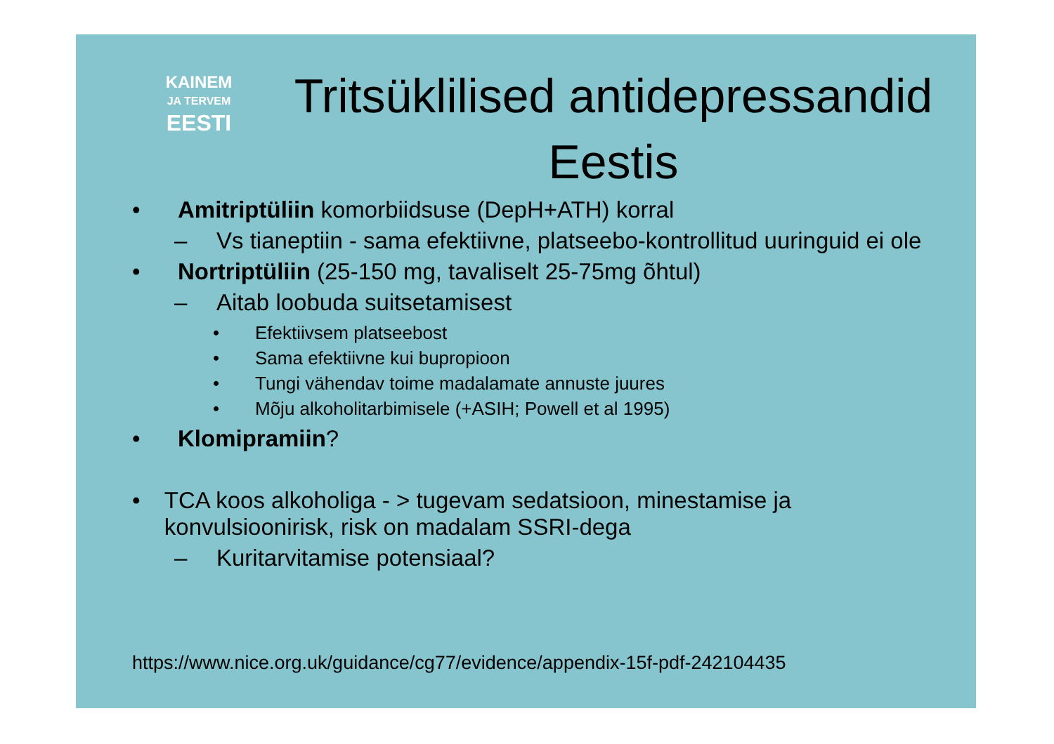KAINEM
JA TERVEM
EESTI
Tritsüklilised antidepressandid Eestis
• Amitriptüliin komorbiidsuse (DepH+ATH) korral
– Vs tianeptiin - sama efektiivne, platseebo-kontrollitud uuringuid ei ole
• Nortriptüliin (25-150 mg, tavaliselt 25-75mg õhtul)
– Aitab loobuda suitsetamisest
• Efektiivsem platseebost
• Sama efektiivne kui bupropioon
• Tungi vähendav toime madalamate annuste juures
• Mõju alkoholitarbimisele (+ASIH; Powell et al 1995)
• Klomipramiin?
• TCA koos alkoholiga - > tugevam sedatsioon, minestamise ja konvulsioonirisk, risk on madalam SSRI-dega
– Kuritarvitamise potensiaal?
https://www.nice.org.uk/guidance/cg77/evidence/appendix-15f-pdf-242104435